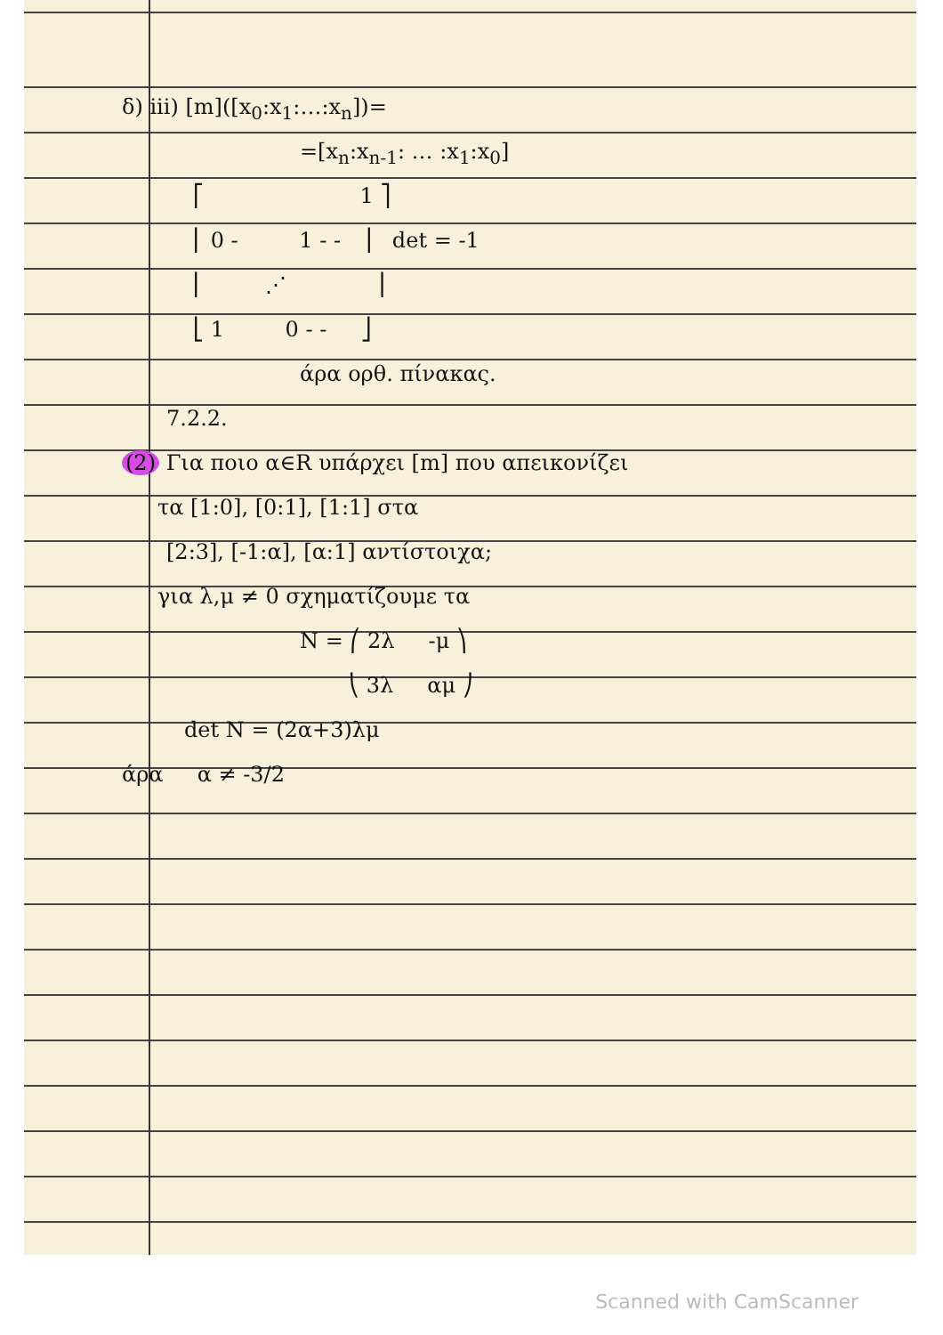δ) iii) [m]([x<sub>0</sub>:x<sub>1</sub>:…:x<sub>n</sub>])=
=[x<sub>n</sub>:x<sub>n-1</sub>: … :x<sub>1</sub>:x<sub>0</sub>]
⎡ 1 ⎤
⎢ 0 - 1 - - ⎥ det = -1
⎢ ⋰ ⎥
⎣ 1 0 - - ⎦
άρα ορθ. πίνακας.
7.2.2.
(2) Για ποιο α∈R υπάρχει [m] που απεικονίζει
τα [1:0], [0:1], [1:1] στα
[2:3], [-1:α], [α:1] αντίστοιχα;
για λ,μ ≠ 0 σχηματίζουμε τα
N = ⎛ 2λ -μ ⎞
⎝ 3λ αμ ⎠
det N = (2α+3)λμ
άρα α ≠ -3/2
Scanned with CamScanner